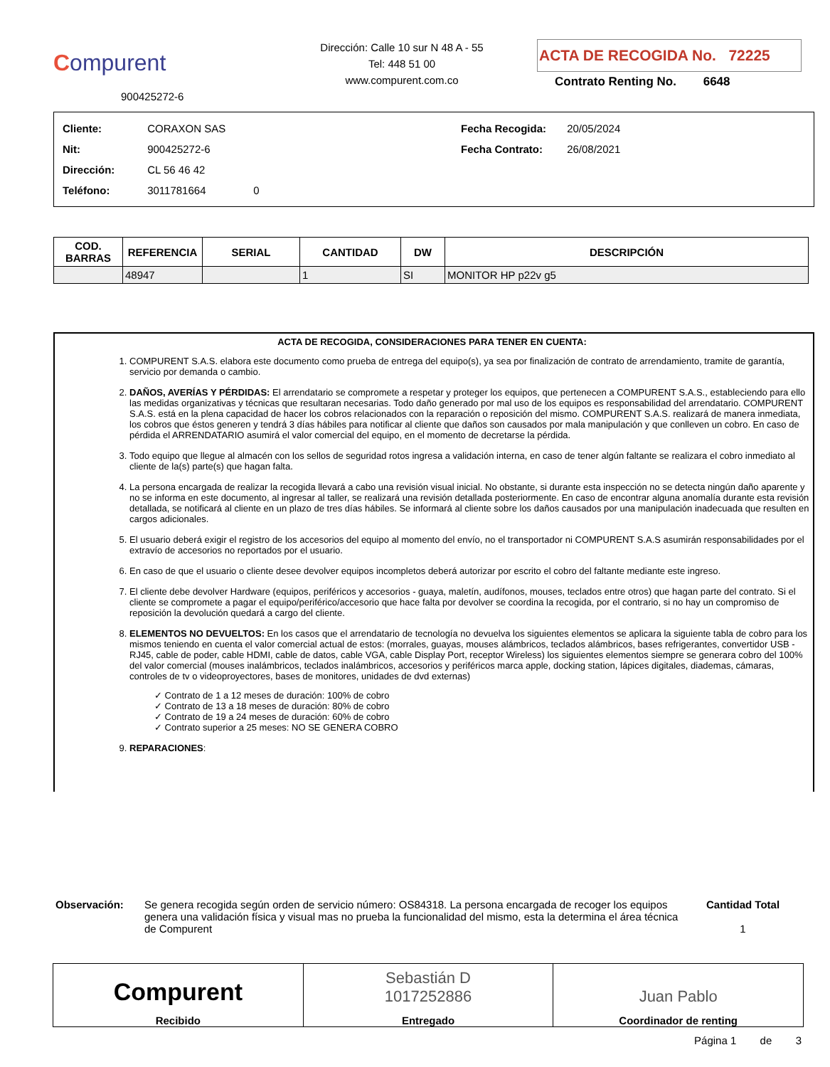Compurent
900425272-6
Dirección: Calle 10 sur N 48 A - 55
Tel: 448 51 00
www.compurent.com.co
ACTA DE RECOGIDA No. 72225
Contrato Renting No. 6648
Cliente: CORAXON SAS
Nit: 900425272-6
Dirección: CL 56 46 42
Teléfono: 3011781664 0
Fecha Recogida: 20/05/2024
Fecha Contrato: 26/08/2021
| COD. BARRAS | REFERENCIA | SERIAL | CANTIDAD | DW | DESCRIPCIÓN |
| --- | --- | --- | --- | --- | --- |
| | 48947 | | 1 | SI | MONITOR HP p22v g5 |
ACTA DE RECOGIDA, CONSIDERACIONES PARA TENER EN CUENTA:
1. COMPURENT S.A.S. elabora este documento como prueba de entrega del equipo(s), ya sea por finalización de contrato de arrendamiento, tramite de garantía, servicio por demanda o cambio.
2. DAÑOS, AVERÍAS Y PÉRDIDAS: El arrendatario se compromete a respetar y proteger los equipos, que pertenecen a COMPURENT S.A.S., estableciendo para ello las medidas organizativas y técnicas que resultaran necesarias. Todo daño generado por mal uso de los equipos es responsabilidad del arrendatario. COMPURENT S.A.S. está en la plena capacidad de hacer los cobros relacionados con la reparación o reposición del mismo. COMPURENT S.A.S. realizará de manera inmediata, los cobros que éstos generen y tendrá 3 días hábiles para notificar al cliente que daños son causados por mala manipulación y que conlleven un cobro. En caso de pérdida el ARRENDATARIO asumirá el valor comercial del equipo, en el momento de decretarse la pérdida.
3. Todo equipo que llegue al almacén con los sellos de seguridad rotos ingresa a validación interna, en caso de tener algún faltante se realizara el cobro inmediato al cliente de la(s) parte(s) que hagan falta.
4. La persona encargada de realizar la recogida llevará a cabo una revisión visual inicial. No obstante, si durante esta inspección no se detecta ningún daño aparente y no se informa en este documento, al ingresar al taller, se realizará una revisión detallada posteriormente. En caso de encontrar alguna anomalía durante esta revisión detallada, se notificará al cliente en un plazo de tres días hábiles. Se informará al cliente sobre los daños causados por una manipulación inadecuada que resulten en cargos adicionales.
5. El usuario deberá exigir el registro de los accesorios del equipo al momento del envío, no el transportador ni COMPURENT S.A.S asumirán responsabilidades por el extravío de accesorios no reportados por el usuario.
6. En caso de que el usuario o cliente desee devolver equipos incompletos deberá autorizar por escrito el cobro del faltante mediante este ingreso.
7. El cliente debe devolver Hardware (equipos, periféricos y accesorios - guaya, maletín, audífonos, mouses, teclados entre otros) que hagan parte del contrato. Si el cliente se compromete a pagar el equipo/periférico/accesorio que hace falta por devolver se coordina la recogida, por el contrario, si no hay un compromiso de reposición la devolución quedará a cargo del cliente.
8. ELEMENTOS NO DEVUELTOS: En los casos que el arrendatario de tecnología no devuelva los siguientes elementos se aplicara la siguiente tabla de cobro para los mismos teniendo en cuenta el valor comercial actual de estos: (morrales, guayas, mouses alámbricos, teclados alámbricos, bases refrigerantes, convertidor USB - RJ45, cable de poder, cable HDMI, cable de datos, cable VGA, cable Display Port, receptor Wireless) los siguientes elementos siempre se generara cobro del 100% del valor comercial (mouses inalámbricos, teclados inalámbricos, accesorios y periféricos marca apple, docking station, lápices digitales, diademas, cámaras, controles de tv o videoproyectores, bases de monitores, unidades de dvd externas)
✓ Contrato de 1 a 12 meses de duración: 100% de cobro
✓ Contrato de 13 a 18 meses de duración: 80% de cobro
✓ Contrato de 19 a 24 meses de duración: 60% de cobro
✓ Contrato superior a 25 meses: NO SE GENERA COBRO
9. REPARACIONES:
Observación: Se genera recogida según orden de servicio número: OS84318. La persona encargada de recoger los equipos genera una validación física y visual mas no prueba la funcionalidad del mismo, esta la determina el área técnica de Compurent
Cantidad Total
1
Compurent
Recibido
Sebastián D
1017252886
Entregado
Juan Pablo
Coordinador de renting
Página 1 de 3